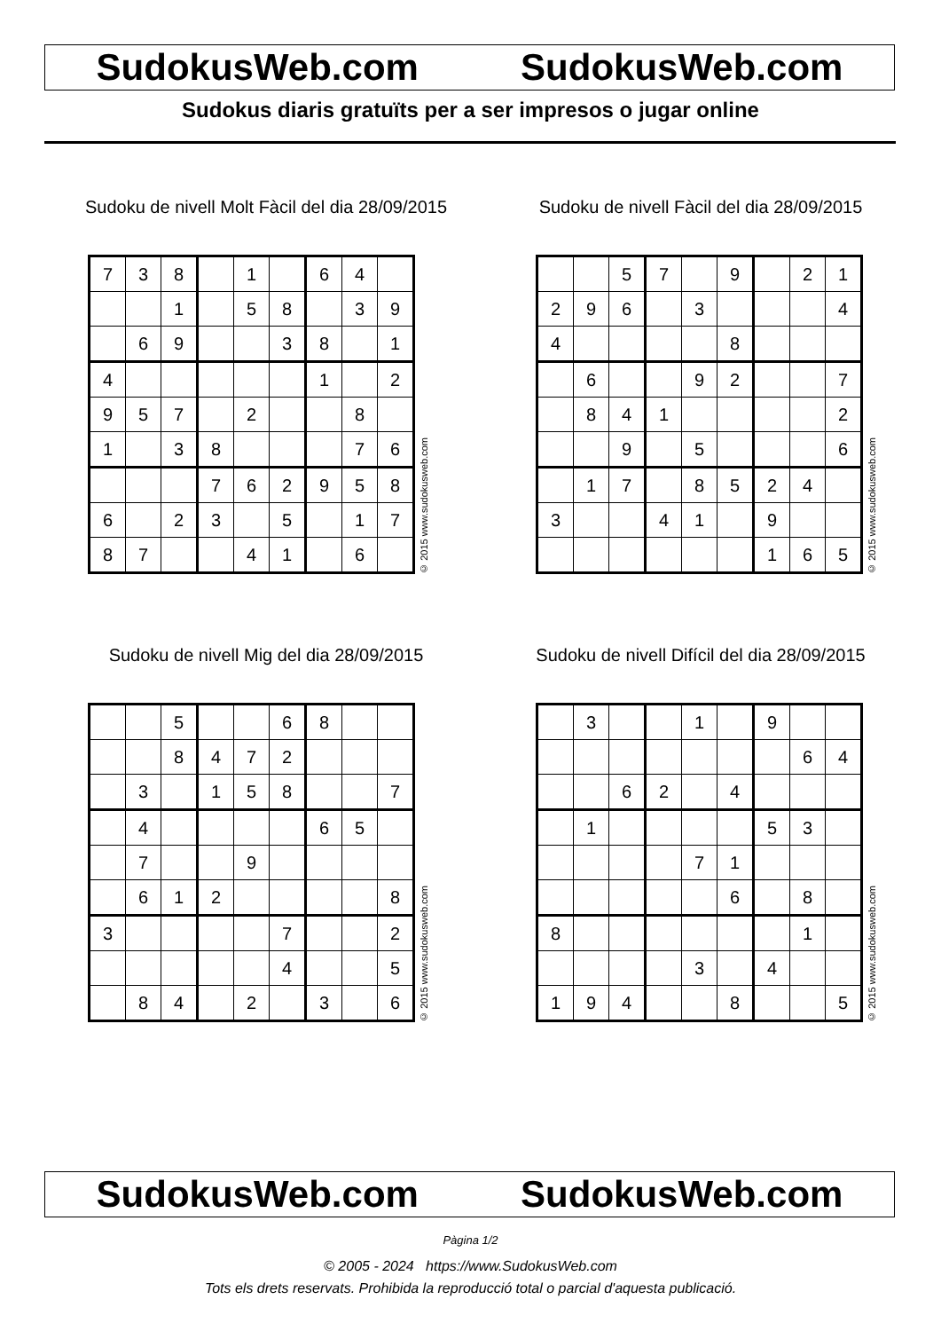SudokusWeb.com SudokusWeb.com
Sudokus diaris gratuïts per a ser impresos o jugar online
Sudoku de nivell Molt Fàcil del dia 28/09/2015
| 7 | 3 | 8 | | 1 | | 6 | 4 | |
| | | 1 | | 5 | 8 | | 3 | 9 |
| | 6 | 9 | | | 3 | 8 | | 1 |
| 4 | | | | | | 1 | | 2 |
| 9 | 5 | 7 | | 2 | | | 8 | |
| 1 | | 3 | 8 | | | | 7 | 6 |
| | | | 7 | 6 | 2 | 9 | 5 | 8 |
| 6 | | 2 | 3 | | 5 | | 1 | 7 |
| 8 | 7 | | | 4 | 1 | | 6 | |
© 2015 www.sudokusweb.com
Sudoku de nivell Fàcil del dia 28/09/2015
| | | 5 | 7 | | 9 | | 2 | 1 |
| 2 | 9 | 6 | | 3 | | | | 4 |
| 4 | | | | | 8 | | | |
| | 6 | | | 9 | 2 | | | 7 |
| | 8 | 4 | 1 | | | | | 2 |
| | | 9 | | 5 | | | | 6 |
| | 1 | 7 | | 8 | 5 | 2 | 4 | |
| 3 | | | 4 | 1 | | 9 | | |
| | | | | | | 1 | 6 | 5 |
© 2015 www.sudokusweb.com
Sudoku de nivell Mig del dia 28/09/2015
| | | 5 | | | 6 | 8 | | |
| | | 8 | 4 | 7 | 2 | | | |
| | 3 | | 1 | 5 | 8 | | | 7 |
| | 4 | | | | | 6 | 5 | |
| | 7 | | | 9 | | | | |
| | 6 | 1 | 2 | | | | | 8 |
| 3 | | | | | 7 | | | 2 |
| | | | | | 4 | | | 5 |
| | 8 | 4 | | 2 | | 3 | | 6 |
© 2015 www.sudokusweb.com
Sudoku de nivell Difícil del dia 28/09/2015
| | 3 | | | 1 | | 9 | | |
| | | | | | | | 6 | 4 |
| | | 6 | 2 | | 4 | | | |
| | 1 | | | | | 5 | 3 | |
| | | | | 7 | 1 | | | |
| | | | | | 6 | | 8 | |
| 8 | | | | | | | 1 | |
| | | | | 3 | | 4 | | |
| 1 | 9 | 4 | | | 8 | | | 5 |
© 2015 www.sudokusweb.com
SudokusWeb.com SudokusWeb.com
Pàgina 1/2
© 2005 - 2024 https://www.SudokusWeb.com
Tots els drets reservats. Prohibida la reproducció total o parcial d'aquesta publicació.